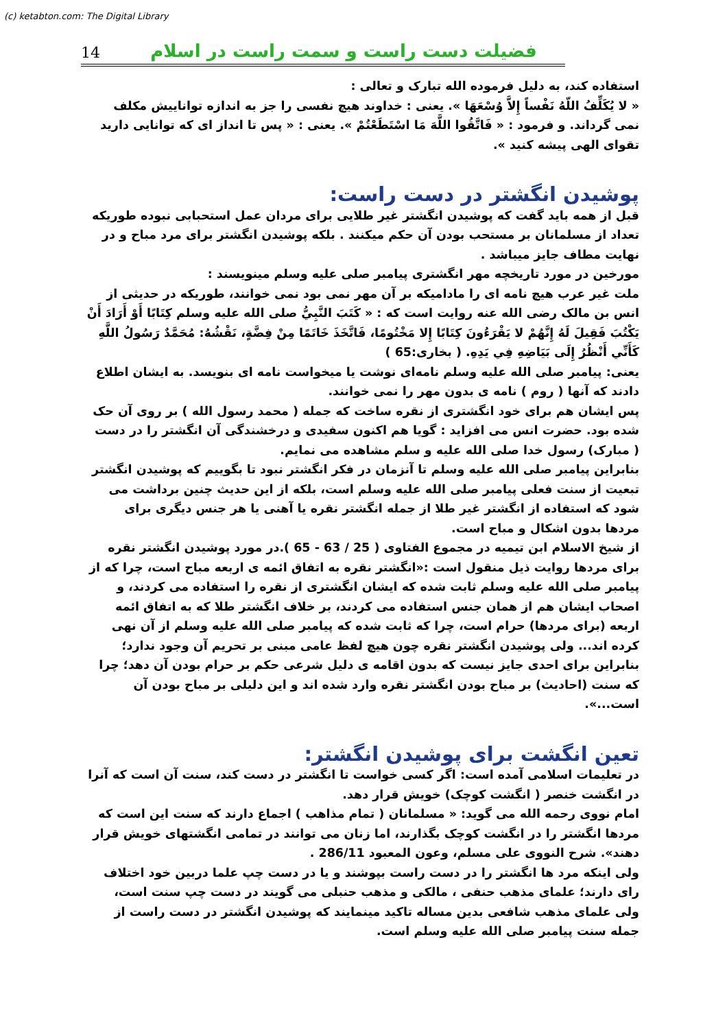(c) ketabton.com: The Digital Library
14
فضیلت دست راست و سمت راست در اسلام
استفاده کند، به دلیل فرموده الله تبارک و تعالی :
« لا يُكَلِّفُ اللّهُ نَفْساً إِلاَّ وُسْعَهَا ». یعنی : خداوند هیچ نفسی را جز به اندازه تواناییش مکلف نمی گرداند. و فرمود : « فَاتَّقُوا اللَّهَ مَا اسْتَطَعْتُمْ ». یعنی : « پس تا انداز ای که توانایی دارید تقوای الهی پیشه کنید ».
پوشیدن انگشتر در دست راست:
قبل از همه باید گفت که پوشیدن انگشتر غیر طلایی برای مردان عمل استحبابی نبوده طوریکه تعداد از مسلمانان بر مستحب بودن آن حکم میکنند . بلکه پوشیدن انگشتر برای مرد مباح و در نهایت مطاف جایز میباشد .
مورخین در مورد تاریخچه مهر انگشتری پیامبر صلی علیه وسلم مینویسند :
ملت غیر عرب هیچ نامه ای را مادامیکه بر آن مهر نمی بود نمی خوانند، طوریکه در حدیثی از انس بن مالک رضی الله عنه روایت است که : « كَتَبَ النَّبِيُّ صلى الله عليه وسلم كِتَابًا أَوْ أَرَادَ أَنْ يَكْتُبَ فَقِيلَ لَهُ إِنَّهُمْ لا يَقْرَءُونَ كِتَابًا إِلا مَخْتُومًا، فَاتَّخَذَ خَاتَمًا مِنْ فِضَّةٍ، نَقْشُهُ: مُحَمَّدٌ رَسُولُ اللَّهِ كَأَنِّي أَنْظُرُ إِلَى بَيَاضِهِ فِي يَدِهِ. ( بخاری:65 )
یعنی: پیامبر صلی الله علیه وسلم نامه‌ای نوشت یا میخواست نامه ای بنویسد. به ایشان اطلاع دادند که آنها ( روم ) نامه ی بدون مهر را نمی خوانند.
پس ایشان هم برای خود انگشتری از نقره ساخت که جمله ( محمد رسول الله ) بر روی آن حک شده بود. حضرت انس می افزاید : گویا هم اکنون سفیدی و درخشندگی آن انگشتر را در دست ( مبارک) رسول خدا صلی الله علیه و سلم مشاهده می نمایم.
بنابراین پیامبر صلی الله علیه وسلم تا آنزمان در فکر انگشتر نبود تا بگوییم که پوشیدن انگشتر تبعیت از سنت فعلی پیامبر صلی الله علیه وسلم است، بلکه از این حدیث چنین برداشت می شود که استفاده از انگشتر غیر طلا از جمله انگشتر نقره یا آهنی یا هر جنس دیگری برای مردها بدون اشکال و مباح است.
از شیخ الاسلام ابن تیمیه در مجموع الفتاوی ( 25 / 63 - 65 ).در مورد پوشیدن انگشتر نقره برای مردها روایت ذیل منقول است :«انگشتر نقره به اتفاق ائمه ی اربعه مباح است، چرا که از پیامبر صلی الله علیه وسلم ثابت شده که ایشان انگشتری از نقره را استفاده می کردند، و اصحاب ایشان هم از همان جنس استفاده می کردند، بر خلاف انگشتر طلا که به اتفاق ائمه اربعه (برای مردها) حرام است، چرا که ثابت شده که پیامبر صلی الله علیه وسلم از آن نهی کرده اند... ولی پوشیدن انگشتر نقره چون هیچ لفظ عامی مبنی بر تحریم آن وجود ندارد؛ بنابراین برای احدی جایز نیست که بدون اقامه ی دلیل شرعی حکم بر حرام بودن آن دهد؛ چرا که سنت (احادیث) بر مباح بودن انگشتر نقره وارد شده اند و این دلیلی بر مباح بودن آن است...».
تعین انگشت برای پوشیدن انگشتر:
در تعلیمات اسلامی آمده است: اگر کسی خواست تا انگشتر در دست کند، سنت آن است که آنرا در انگشت خنصر ( انگشت کوچک) خویش قرار دهد.
امام نووی رحمه الله می گوید: « مسلمانان ( تمام مذاهب ) اجماع دارند که سنت این است که مردها انگشتر را در انگشت کوچک بگذارند، اما زنان می توانند در تمامی انگشتهای خویش قرار دهند». شرح النووی علی مسلم، وعون المعبود 286/11 .
ولی اینکه مرد ها انگشتر را در دست راست بپوشند و یا در دست چپ علما دربین خود اختلاف رای دارند؛ علمای مذهب حنفی ، مالکی و مذهب حنبلی می گویند در دست چپ سنت است، ولی علمای مذهب شافعی بدین مساله تاکید مینمایند که پوشیدن انگشتر در دست راست از جمله سنت پیامبر صلی الله علیه وسلم است.